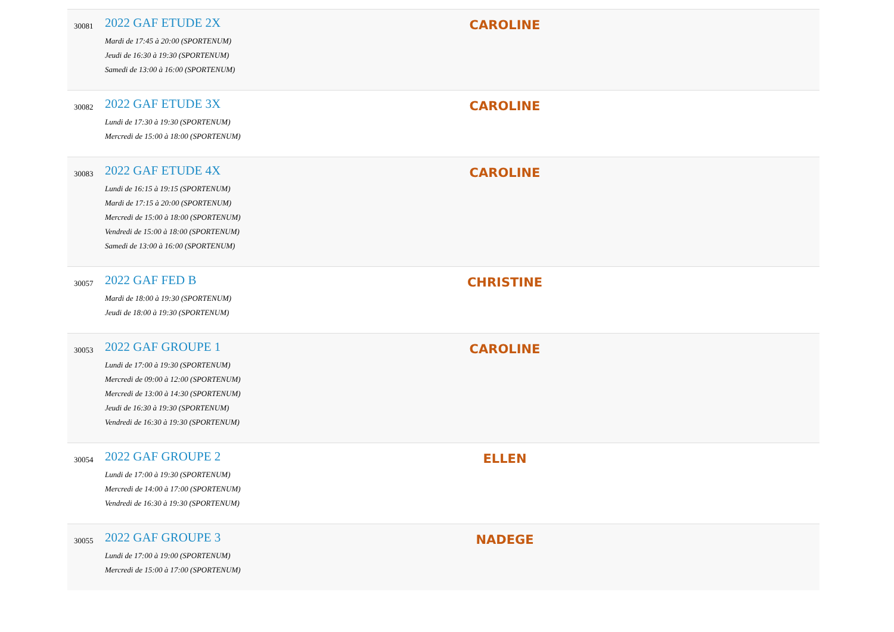| 30081 | 2022 GAF ETUDE 2X Mardi de 17:45 à 20:00 (SPORTENUM) Jeudi de 16:30 à 19:30 (SPORTENUM) Samedi de 13:00 à 16:00 (SPORTENUM) | CAROLINE | |
| 30082 | 2022 GAF ETUDE 3X Lundi de 17:30 à 19:30 (SPORTENUM) Mercredi de 15:00 à 18:00 (SPORTENUM) | CAROLINE | |
| 30083 | 2022 GAF ETUDE 4X Lundi de 16:15 à 19:15 (SPORTENUM) Mardi de 17:15 à 20:00 (SPORTENUM) Mercredi de 15:00 à 18:00 (SPORTENUM) Vendredi de 15:00 à 18:00 (SPORTENUM) Samedi de 13:00 à 16:00 (SPORTENUM) | CAROLINE | |
| 30057 | 2022 GAF FED B Mardi de 18:00 à 19:30 (SPORTENUM) Jeudi de 18:00 à 19:30 (SPORTENUM) | CHRISTINE | |
| 30053 | 2022 GAF GROUPE 1 Lundi de 17:00 à 19:30 (SPORTENUM) Mercredi de 09:00 à 12:00 (SPORTENUM) Mercredi de 13:00 à 14:30 (SPORTENUM) Jeudi de 16:30 à 19:30 (SPORTENUM) Vendredi de 16:30 à 19:30 (SPORTENUM) | CAROLINE | |
| 30054 | 2022 GAF GROUPE 2 Lundi de 17:00 à 19:30 (SPORTENUM) Mercredi de 14:00 à 17:00 (SPORTENUM) Vendredi de 16:30 à 19:30 (SPORTENUM) | ELLEN | |
| 30055 | 2022 GAF GROUPE 3 Lundi de 17:00 à 19:00 (SPORTENUM) Mercredi de 15:00 à 17:00 (SPORTENUM) | NADEGE | |